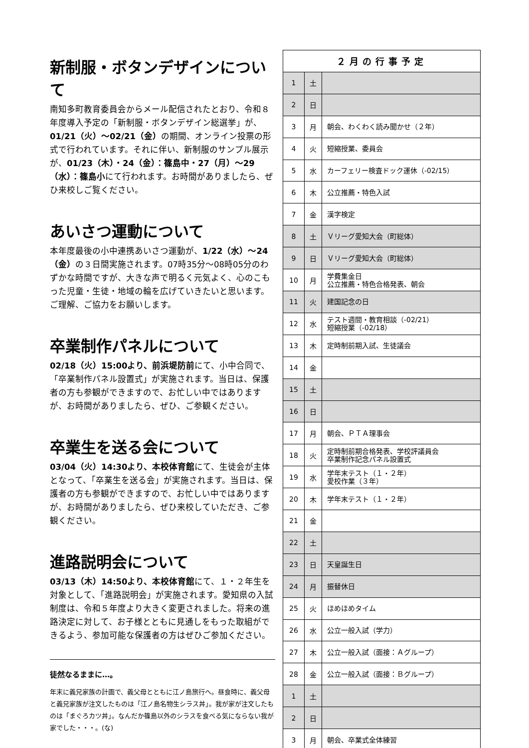新制服・ボタンデザインについて
南知多町教育委員会からメール配信されたとおり、令和８年度導入予定の「新制服・ボタンデザイン総選挙」が、01/21（火）～02/21（金）の期間、オンライン投票の形式で行われています。それに伴い、新制服のサンプル展示が、01/23（木）・24（金）：篠島中・27（月）～29（水）：篠島小にて行われます。お時間がありましたら、ぜひ来校しご覧ください。
あいさつ運動について
本年度最後の小中連携あいさつ運動が、1/22（水）～24（金）の３日間実施されます。07時35分～08時05分のわずかな時間ですが、大きな声で明るく元気よく、心のこもった児童・生徒・地域の輪を広げていきたいと思います。ご理解、ご協力をお願いします。
卒業制作パネルについて
02/18（火）15:00より、前浜堤防前にて、小中合同で、「卒業制作パネル設置式」が実施されます。当日は、保護者の方も参観ができますので、お忙しい中ではありますが、お時間がありましたら、ぜひ、ご参観ください。
卒業生を送る会について
03/04（火）14:30より、本校体育館にて、生徒会が主体となって、「卒業生を送る会」が実施されます。当日は、保護者の方も参観ができますので、お忙しい中ではありますが、お時間がありましたら、ぜひ来校していただき、ご参観ください。
進路説明会について
03/13（木）14:50より、本校体育館にて、１・２年生を対象として、「進路説明会」が実施されます。愛知県の入試制度は、令和５年度より大きく変更されました。将来の進路決定に対して、お子様とともに見通しをもった取組ができるよう、参加可能な保護者の方はぜひご参加ください。
徒然なるままに…。
年末に義兄家族の計画で、義父母とともに江ノ島旅行へ。昼食時に、義父母と義兄家族が注文したものは「江ノ島名物生シラス丼」。我が家が注文したものは「まぐろカツ丼」。なんだか篠島以外のシラスを食べる気にならない我が家でした・・・。(な)
| ２月の行事予定 | | |
| --- | --- | --- |
| 1 | 土 | |
| 2 | 日 | |
| 3 | 月 | 朝会、わくわく読み聞かせ（２年） |
| 4 | 火 | 短縮授業、委員会 |
| 5 | 水 | カーフェリー検査ドック運休（-02/15） |
| 6 | 木 | 公立推薦・特色入試 |
| 7 | 金 | 漢字検定 |
| 8 | 土 | Ｖリーグ愛知大会（町総体） |
| 9 | 日 | Ｖリーグ愛知大会（町総体） |
| 10 | 月 | 学費集金日 公立推薦・特色合格発表、朝会 |
| 11 | 火 | 建国記念の日 |
| 12 | 水 | テスト週間・教育相談（-02/21） 短縮授業（-02/18） |
| 13 | 木 | 定時制前期入試、生徒議会 |
| 14 | 金 | |
| 15 | 土 | |
| 16 | 日 | |
| 17 | 月 | 朝会、ＰＴＡ理事会 |
| 18 | 火 | 定時制前期合格発表、学校評議員会 卒業制作記念パネル設置式 |
| 19 | 水 | 学年末テスト（１・２年） 愛校作業（３年） |
| 20 | 木 | 学年末テスト（１・２年） |
| 21 | 金 | |
| 22 | 土 | |
| 23 | 日 | 天皇誕生日 |
| 24 | 月 | 振替休日 |
| 25 | 火 | ほめほめタイム |
| 26 | 水 | 公立一般入試（学力） |
| 27 | 木 | 公立一般入試（面接：Ａグループ） |
| 28 | 金 | 公立一般入試（面接：Ｂグループ） |
| 1 | 土 | |
| 2 | 日 | |
| 3 | 月 | 朝会、卒業式全体練習 |